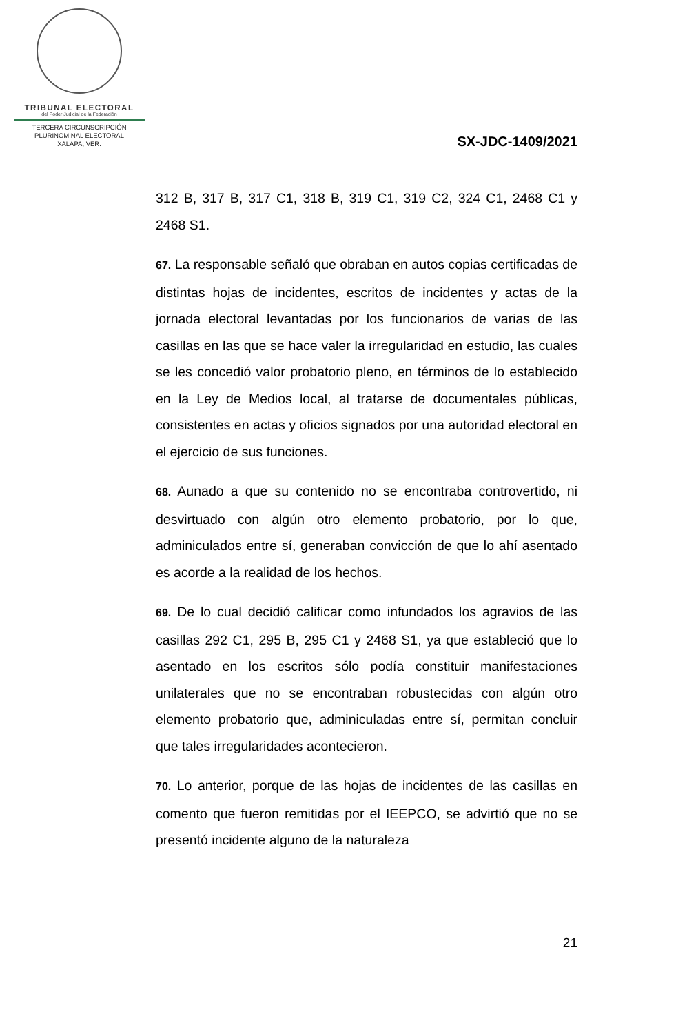TRIBUNAL ELECTORAL
del Poder Judicial de la Federación
TERCERA CIRCUNSCRIPCIÓN
PLURINOMINAL ELECTORAL
XALAPA, VER.
SX-JDC-1409/2021
312 B, 317 B, 317 C1, 318 B, 319 C1, 319 C2, 324 C1, 2468 C1 y 2468 S1.
67. La responsable señaló que obraban en autos copias certificadas de distintas hojas de incidentes, escritos de incidentes y actas de la jornada electoral levantadas por los funcionarios de varias de las casillas en las que se hace valer la irregularidad en estudio, las cuales se les concedió valor probatorio pleno, en términos de lo establecido en la Ley de Medios local, al tratarse de documentales públicas, consistentes en actas y oficios signados por una autoridad electoral en el ejercicio de sus funciones.
68. Aunado a que su contenido no se encontraba controvertido, ni desvirtuado con algún otro elemento probatorio, por lo que, adminiculados entre sí, generaban convicción de que lo ahí asentado es acorde a la realidad de los hechos.
69. De lo cual decidió calificar como infundados los agravios de las casillas 292 C1, 295 B, 295 C1 y 2468 S1, ya que estableció que lo asentado en los escritos sólo podía constituir manifestaciones unilaterales que no se encontraban robustecidas con algún otro elemento probatorio que, adminiculadas entre sí, permitan concluir que tales irregularidades acontecieron.
70. Lo anterior, porque de las hojas de incidentes de las casillas en comento que fueron remitidas por el IEEPCO, se advirtió que no se presentó incidente alguno de la naturaleza
21